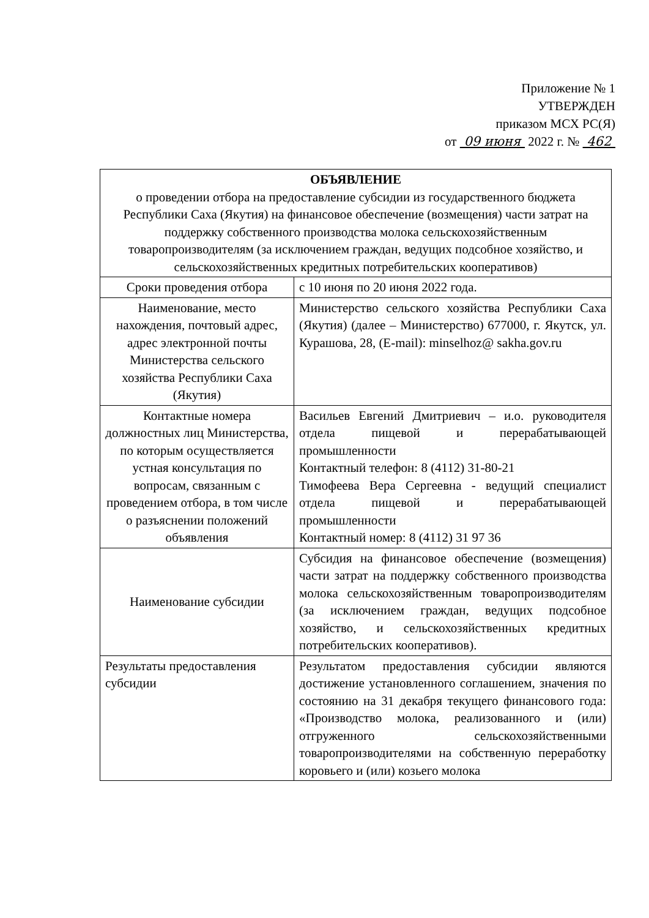Приложение № 1
УТВЕРЖДЕН
приказом МСХ РС(Я)
от 09 июня 2022 г. № 462
| ОБЪЯВЛЕНИЕ о проведении отбора на предоставление субсидии из государственного бюджета Республики Саха (Якутия) на финансовое обеспечение (возмещения) части затрат на поддержку собственного производства молока сельскохозяйственным товаропроизводителям (за исключением граждан, ведущих подсобное хозяйство, и сельскохозяйственных кредитных потребительских кооперативов) | |
| --- | --- |
| Сроки проведения отбора | с 10 июня по 20 июня 2022 года. |
| Наименование, место нахождения, почтовый адрес, адрес электронной почты Министерства сельского хозяйства Республики Саха (Якутия) | Министерство сельского хозяйства Республики Саха (Якутия) (далее – Министерство) 677000, г. Якутск, ул. Курашова, 28, (E-mail): minselhoz@ sakha.gov.ru |
| Контактные номера должностных лиц Министерства, по которым осуществляется устная консультация по вопросам, связанным с проведением отбора, в том числе о разъяснении положений объявления | Васильев Евгений Дмитриевич – и.о. руководителя отдела пищевой и перерабатывающей промышленности Контактный телефон: 8 (4112) 31-80-21 Тимофеева Вера Сергеевна - ведущий специалист отдела пищевой и перерабатывающей промышленности Контактный номер: 8 (4112) 31 97 36 |
| Наименование субсидии | Субсидия на финансовое обеспечение (возмещения) части затрат на поддержку собственного производства молока сельскохозяйственным товаропроизводителям (за исключением граждан, ведущих подсобное хозяйство, и сельскохозяйственных кредитных потребительских кооперативов). |
| Результаты предоставления субсидии | Результатом предоставления субсидии являются достижение установленного соглашением, значения по состоянию на 31 декабря текущего финансового года: «Производство молока, реализованного и (или) отгруженного сельскохозяйственными товаропроизводителями на собственную переработку коровьего и (или) козьего молока |